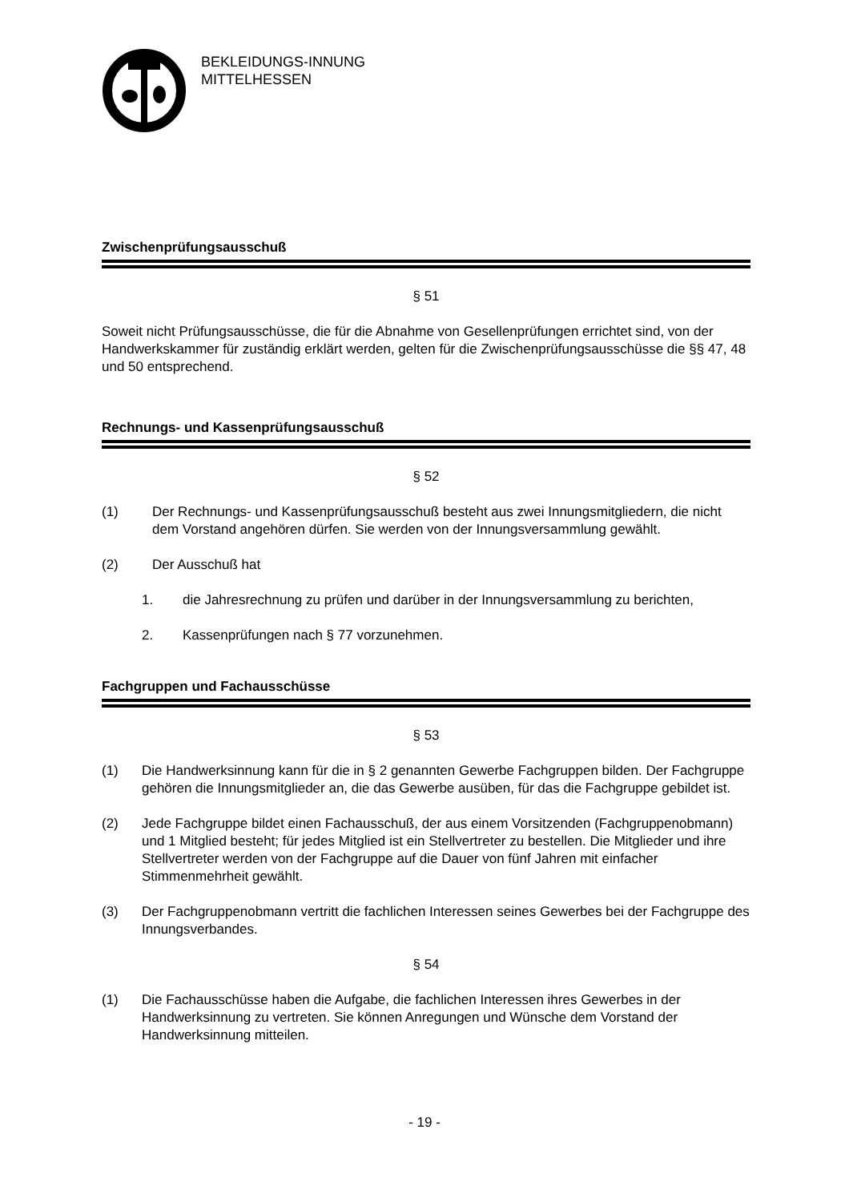BEKLEIDUNGS-INNUNG
MITTELHESSEN
Zwischenprüfungsausschuß
§ 51
Soweit nicht Prüfungsausschüsse, die für die Abnahme von Gesellenprüfungen errichtet sind, von der Handwerkskammer für zuständig erklärt werden, gelten für die Zwischenprüfungsausschüsse die §§ 47, 48 und 50 entsprechend.
Rechnungs- und Kassenprüfungsausschuß
§ 52
(1) Der Rechnungs- und Kassenprüfungsausschuß besteht aus zwei Innungsmitgliedern, die nicht dem Vorstand angehören dürfen. Sie werden von der Innungsversammlung gewählt.
(2) Der Ausschuß hat
1. die Jahresrechnung zu prüfen und darüber in der Innungsversammlung zu berichten,
2. Kassenprüfungen nach § 77 vorzunehmen.
Fachgruppen und Fachausschüsse
§ 53
(1) Die Handwerksinnung kann für die in § 2 genannten Gewerbe Fachgruppen bilden. Der Fachgruppe gehören die Innungsmitglieder an, die das Gewerbe ausüben, für das die Fachgruppe gebildet ist.
(2) Jede Fachgruppe bildet einen Fachausschuß, der aus einem Vorsitzenden (Fachgruppenobmann) und 1 Mitglied besteht; für jedes Mitglied ist ein Stellvertreter zu bestellen. Die Mitglieder und ihre Stellvertreter werden von der Fachgruppe auf die Dauer von fünf Jahren mit einfacher Stimmenmehrheit gewählt.
(3) Der Fachgruppenobmann vertritt die fachlichen Interessen seines Gewerbes bei der Fachgruppe des Innungsverbandes.
§ 54
(1) Die Fachausschüsse haben die Aufgabe, die fachlichen Interessen ihres Gewerbes in der Handwerksinnung zu vertreten. Sie können Anregungen und Wünsche dem Vorstand der Handwerksinnung mitteilen.
- 19 -